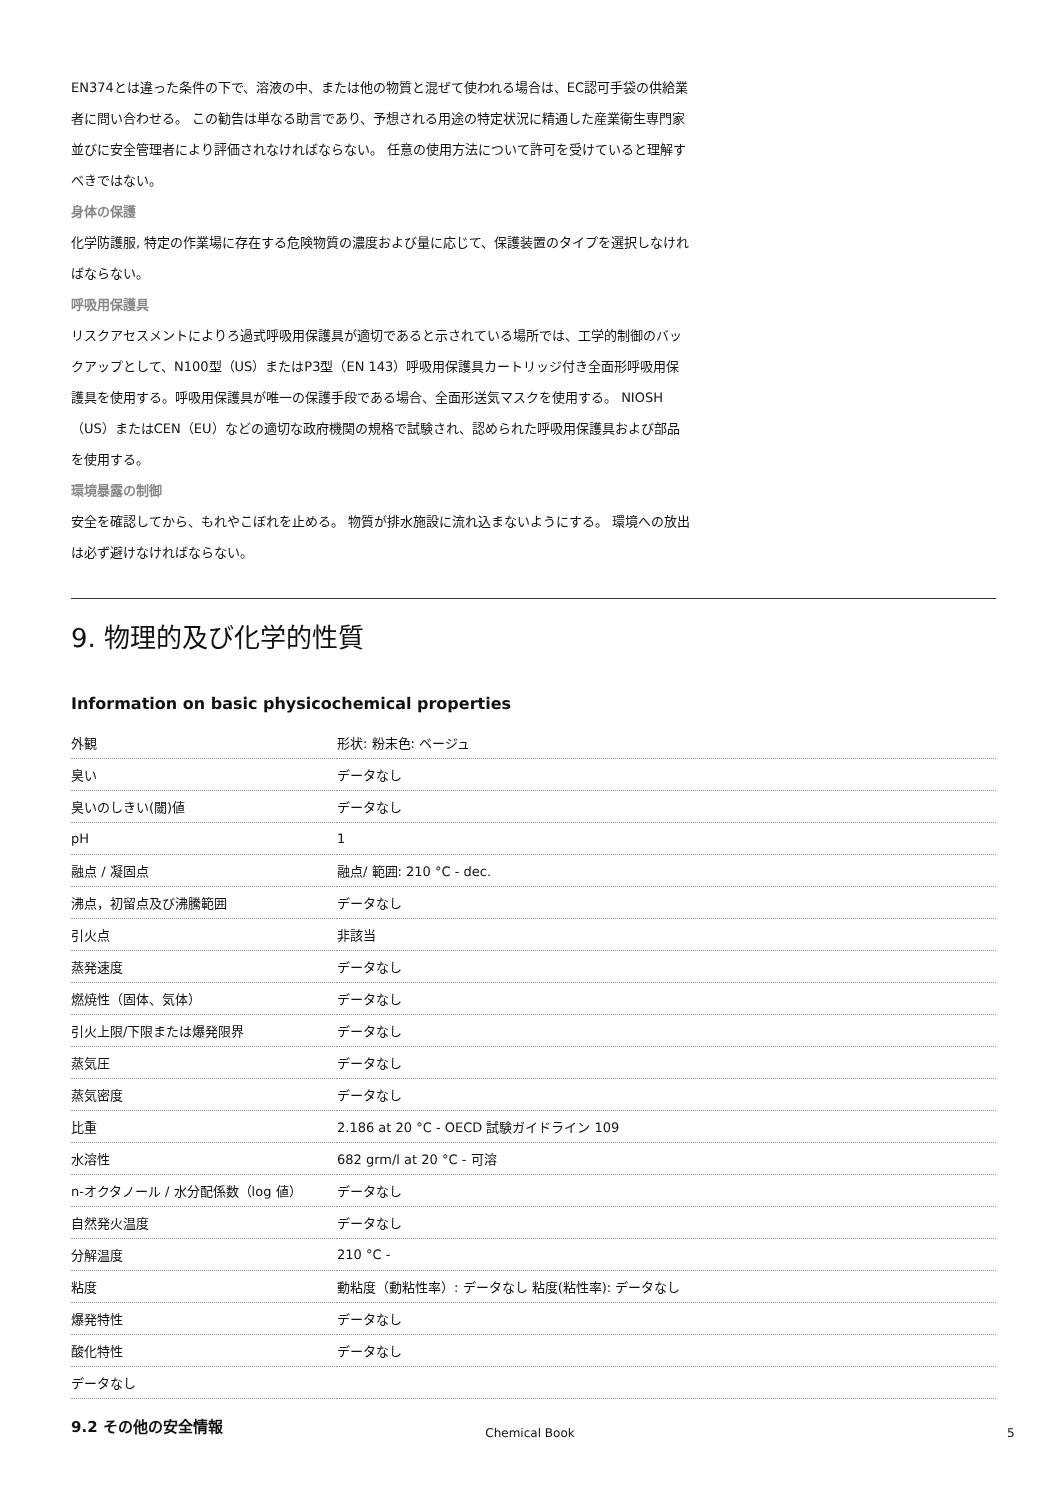EN374とは違った条件の下で、溶液の中、または他の物質と混ぜて使われる場合は、EC認可手袋の供給業者に問い合わせる。 この勧告は単なる助言であり、予想される用途の特定状況に精通した産業衛生専門家並びに安全管理者により評価されなければならない。 任意の使用方法について許可を受けていると理解すべきではない。
身体の保護
化学防護服, 特定の作業場に存在する危険物質の濃度および量に応じて、保護装置のタイプを選択しなければならない。
呼吸用保護具
リスクアセスメントによりろ過式呼吸用保護具が適切であると示されている場所では、工学的制御のバックアップとして、N100型（US）またはP3型（EN 143）呼吸用保護具カートリッジ付き全面形呼吸用保護具を使用する。呼吸用保護具が唯一の保護手段である場合、全面形送気マスクを使用する。 NIOSH（US）またはCEN（EU）などの適切な政府機関の規格で試験され、認められた呼吸用保護具および部品を使用する。
環境暴露の制御
安全を確認してから、もれやこぼれを止める。 物質が排水施設に流れ込まないようにする。 環境への放出は必ず避けなければならない。
9. 物理的及び化学的性質
Information on basic physicochemical properties
| 外観 | 形状: 粉末色: ベージュ |
| 臭い | データなし |
| 臭いのしきい(閾)値 | データなし |
| pH | 1 |
| 融点 / 凝固点 | 融点/ 範囲: 210 °C - dec. |
| 沸点，初留点及び沸騰範囲 | データなし |
| 引火点 | 非該当 |
| 蒸発速度 | データなし |
| 燃焼性（固体、気体） | データなし |
| 引火上限/下限または爆発限界 | データなし |
| 蒸気圧 | データなし |
| 蒸気密度 | データなし |
| 比重 | 2.186 at 20 °C - OECD 試験ガイドライン 109 |
| 水溶性 | 682 grm/l at 20 °C - 可溶 |
| n-オクタノール / 水分配係数（log 値） | データなし |
| 自然発火温度 | データなし |
| 分解温度 | 210 °C - |
| 粘度 | 動粘度（動粘性率）: データなし 粘度(粘性率): データなし |
| 爆発特性 | データなし |
| 酸化特性 | データなし |
| データなし | |
9.2 その他の安全情報
Chemical Book 5